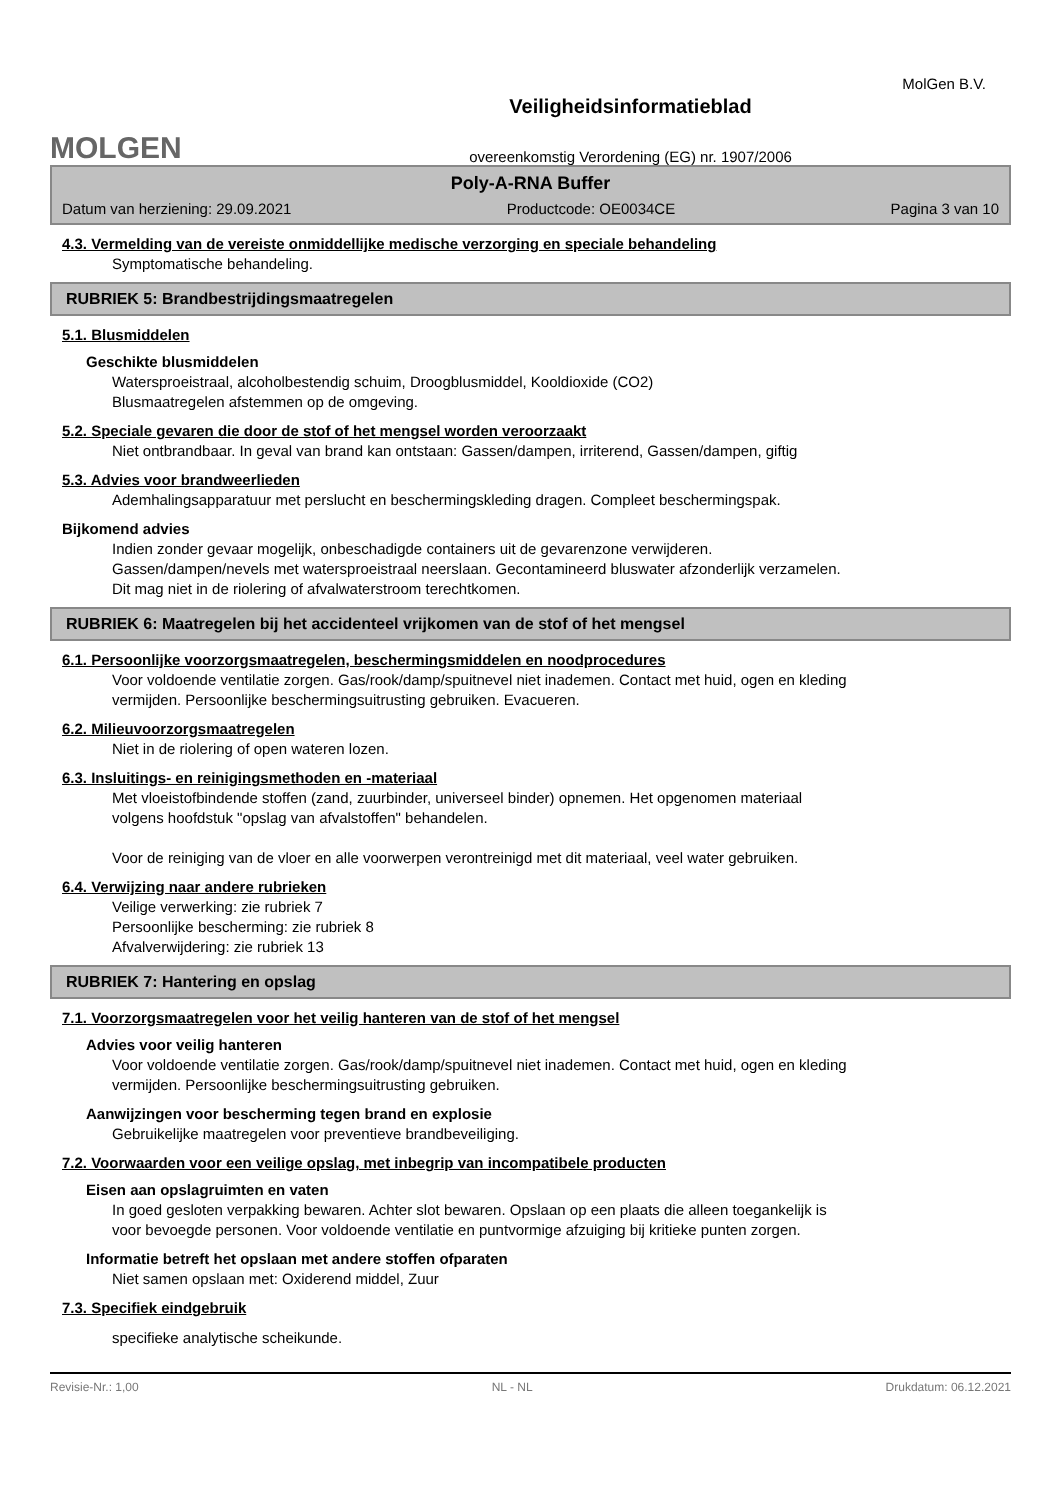MolGen B.V.
MOLGEN
Veiligheidsinformatieblad
overeenkomstig Verordening (EG) nr. 1907/2006
Poly-A-RNA Buffer
Datum van herziening: 29.09.2021 Productcode: OE0034CE Pagina 3 van 10
4.3. Vermelding van de vereiste onmiddellijke medische verzorging en speciale behandeling
Symptomatische behandeling.
RUBRIEK 5: Brandbestrijdingsmaatregelen
5.1. Blusmiddelen
Geschikte blusmiddelen
Watersproeistraal, alcoholbestendig schuim, Droogblusmiddel, Kooldioxide (CO2)
Blusmaatregelen afstemmen op de omgeving.
5.2. Speciale gevaren die door de stof of het mengsel worden veroorzaakt
Niet ontbrandbaar. In geval van brand kan ontstaan: Gassen/dampen, irriterend, Gassen/dampen, giftig
5.3. Advies voor brandweerlieden
Ademhalingsapparatuur met perslucht en beschermingskleding dragen. Compleet beschermingspak.
Bijkomend advies
Indien zonder gevaar mogelijk, onbeschadigde containers uit de gevarenzone verwijderen.
Gassen/dampen/nevels met watersproeistraal neerslaan. Gecontamineerd bluswater afzonderlijk verzamelen.
Dit mag niet in de riolering of afvalwaterstroom terechtkomen.
RUBRIEK 6: Maatregelen bij het accidenteel vrijkomen van de stof of het mengsel
6.1. Persoonlijke voorzorgsmaatregelen, beschermingsmiddelen en noodprocedures
Voor voldoende ventilatie zorgen. Gas/rook/damp/spuitnevel niet inademen. Contact met huid, ogen en kleding
vermijden. Persoonlijke beschermingsuitrusting gebruiken. Evacueren.
6.2. Milieuvoorzorgsmaatregelen
Niet in de riolering of open wateren lozen.
6.3. Insluitings- en reinigingsmethoden en -materiaal
Met vloeistofbindende stoffen (zand, zuurbinder, universeel binder) opnemen. Het opgenomen materiaal
volgens hoofdstuk "opslag van afvalstoffen" behandelen.
Voor de reiniging van de vloer en alle voorwerpen verontreinigd met dit materiaal, veel water gebruiken.
6.4. Verwijzing naar andere rubrieken
Veilige verwerking: zie rubriek 7
Persoonlijke bescherming: zie rubriek 8
Afvalverwijdering: zie rubriek 13
RUBRIEK 7: Hantering en opslag
7.1. Voorzorgsmaatregelen voor het veilig hanteren van de stof of het mengsel
Advies voor veilig hanteren
Voor voldoende ventilatie zorgen. Gas/rook/damp/spuitnevel niet inademen. Contact met huid, ogen en kleding
vermijden. Persoonlijke beschermingsuitrusting gebruiken.
Aanwijzingen voor bescherming tegen brand en explosie
Gebruikelijke maatregelen voor preventieve brandbeveiliging.
7.2. Voorwaarden voor een veilige opslag, met inbegrip van incompatibele producten
Eisen aan opslagruimten en vaten
In goed gesloten verpakking bewaren. Achter slot bewaren. Opslaan op een plaats die alleen toegankelijk is
voor bevoegde personen. Voor voldoende ventilatie en puntvormige afzuiging bij kritieke punten zorgen.
Informatie betreft het opslaan met andere stoffen ofparaten
Niet samen opslaan met: Oxiderend middel, Zuur
7.3. Specifiek eindgebruik
specifieke analytische scheikunde.
Revisie-Nr.: 1,00 NL - NL Drukdatum: 06.12.2021